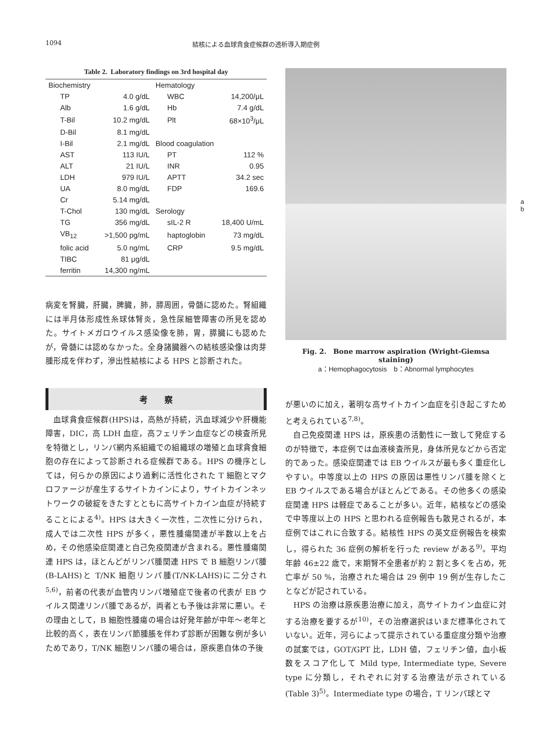1094 結核による血球貪食症候群の透析導入期症例
Table 2. Laboratory findings on 3rd hospital day
| Biochemistry | | Hematology | |
| TP | 4.0 g/dL | WBC | 14,200/μL |
| Alb | 1.6 g/dL | Hb | 7.4 g/dL |
| T-Bil | 10.2 mg/dL | Plt | 68×10<sup>3</sup>/μL |
| D-Bil | 8.1 mg/dL | | |
| I-Bil | 2.1 mg/dL | Blood coagulation | |
| AST | 113 IU/L | PT | 112 % |
| ALT | 21 IU/L | INR | 0.95 |
| LDH | 979 IU/L | APTT | 34.2 sec |
| UA | 8.0 mg/dL | FDP | 169.6 |
| Cr | 5.14 mg/dL | | |
| T-Chol | 130 mg/dL | Serology | |
| TG | 356 mg/dL | sIL-2 R | 18,400 U/mL |
| VB<sub>12</sub> | >1,500 pg/mL | haptoglobin | 73 mg/dL |
| folic acid | 5.0 ng/mL | CRP | 9.5 mg/dL |
| TIBC | 81 μg/dL | | |
| ferritin | 14,300 ng/mL | | |
病変を腎臓，肝臓，脾臓，肺，膵周囲，骨髄に認めた。腎組織には半月体形成性糸球体腎炎，急性尿細管障害の所見を認めた。サイトメガロウイルス感染像を肺，胃，膵臓にも認めたが，骨髄には認めなかった。全身諸臓器への結核感染像は肉芽腫形成を伴わず，滲出性結核による HPS と診断された。
考　　察
　血球貪食症候群(HPS)は，高熱が持続，汎血球減少や肝機能障害，DIC，高 LDH 血症，高フェリチン血症などの検査所見を特徴とし，リンパ網内系組織での組織球の増殖と血球貪食細胞の存在によって診断される症候群である。HPS の機序としては，何らかの原因により過剰に活性化された T 細胞とマクロファージが産生するサイトカインにより，サイトカインネットワークの破綻をきたすとともに高サイトカイン血症が持続することによる<sup>4)</sup>。HPS は大きく一次性，二次性に分けられ，成人では二次性 HPS が多く，悪性腫瘍関連が半数以上を占め，その他感染症関連と自己免疫関連が含まれる。悪性腫瘍関連 HPS は，ほとんどがリンパ腫関連 HPS で B 細胞リンパ腫(B-LAHS)と T/NK 細胞リンパ腫(T/NK-LAHS)に二分され<sup>5,6)</sup>，前者の代表が血管内リンパ増殖症で後者の代表が EB ウイルス関連リンパ腫であるが，両者とも予後は非常に悪い。その理由として，B 細胞性腫瘍の場合は好発年齢が中年〜老年と比較的高く，表在リンパ節腫脹を伴わず診断が困難な例が多いためであり，T/NK 細胞リンパ腫の場合は，原疾患自体の予後
a
b
Fig. 2.　Bone marrow aspiration (Wright-Giemsa staining)
a：Hemophagocytosis　b：Abnormal lymphocytes
が悪いのに加え，著明な高サイトカイン血症を引き起こすためと考えられている<sup>7,8)</sup>。
　自己免疫関連 HPS は，原疾患の活動性に一致して発症するのが特徴で，本症例では血液検査所見，身体所見などから否定的であった。感染症関連では EB ウイルスが最も多く重症化しやすい。中等度以上の HPS の原因は悪性リンパ腫を除くと EB ウイルスである場合がほとんどである。その他多くの感染症関連 HPS は軽症であることが多い。近年，結核などの感染で中等度以上の HPS と思われる症例報告も散見されるが，本症例ではこれに合致する。結核性 HPS の英文症例報告を検索し，得られた 36 症例の解析を行った review がある<sup>9)</sup>。平均年齢 46±22 歳で，末期腎不全患者が約 2 割と多くを占め，死亡率が 50 %，治療された場合は 29 例中 19 例が生存したことなどが記されている。
　HPS の治療は原疾患治療に加え，高サイトカイン血症に対する治療を要するが<sup>10)</sup>，その治療選択はいまだ標準化されていない。近年，河らによって提示されている重症度分類や治療の試案では，GOT/GPT 比，LDH 値，フェリチン値，血小板数をスコア化して Mild type, Intermediate type, Severe type に分類し，それぞれに対する治療法が示されている(Table 3)<sup>5)</sup>。Intermediate type の場合，T リンパ球とマ